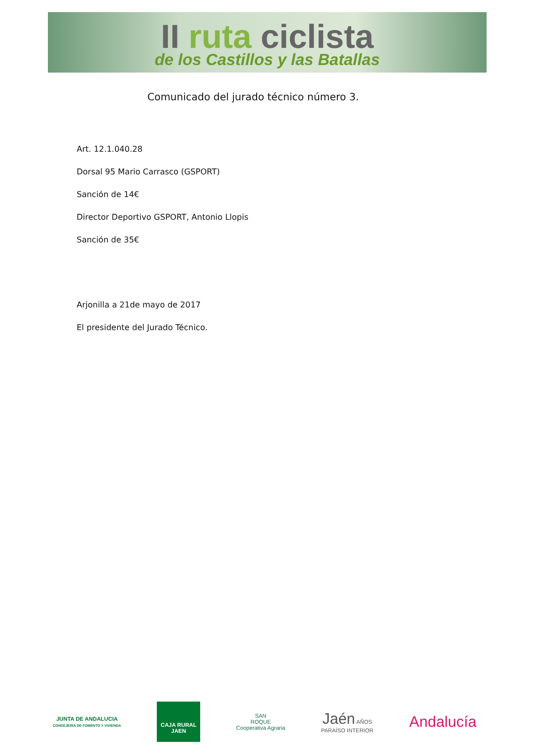II ruta ciclista
de los Castillos y las Batallas
Comunicado del jurado técnico número 3.
Art. 12.1.040.28
Dorsal 95 Mario Carrasco (GSPORT)
Sanción de 14€
Director Deportivo GSPORT, Antonio Llopis
Sanción de 35€
Arjonilla a 21de mayo de 2017
El presidente del Jurado Técnico.
JUNTA DE ANDALUCIA
CONSEJERÍA DE FOMENTO Y VIVIENDA
CAJA RURAL JAEN
SAN
ROQUE
Cooperativa Agraria
Jaén AÑOS
PARAÍSO INTERIOR
Andalucía